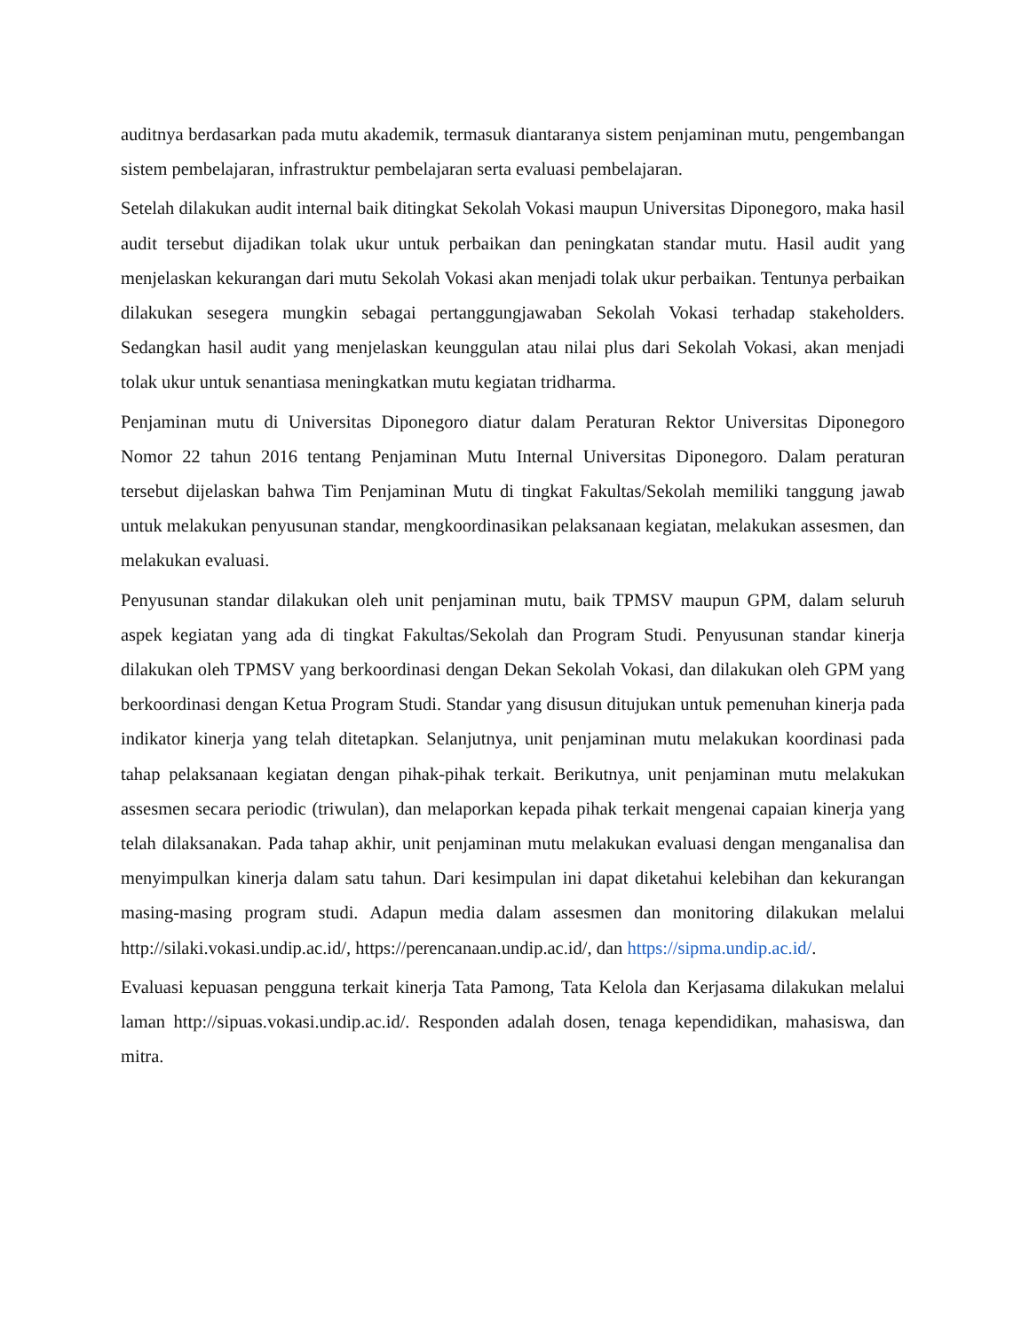auditnya berdasarkan pada mutu akademik, termasuk diantaranya sistem penjaminan mutu, pengembangan sistem pembelajaran, infrastruktur pembelajaran serta evaluasi pembelajaran.
Setelah dilakukan audit internal baik ditingkat Sekolah Vokasi maupun Universitas Diponegoro, maka hasil audit tersebut dijadikan tolak ukur untuk perbaikan dan peningkatan standar mutu. Hasil audit yang menjelaskan kekurangan dari mutu Sekolah Vokasi akan menjadi tolak ukur perbaikan. Tentunya perbaikan dilakukan sesegera mungkin sebagai pertanggungjawaban Sekolah Vokasi terhadap stakeholders. Sedangkan hasil audit yang menjelaskan keunggulan atau nilai plus dari Sekolah Vokasi, akan menjadi tolak ukur untuk senantiasa meningkatkan mutu kegiatan tridharma.
Penjaminan mutu di Universitas Diponegoro diatur dalam Peraturan Rektor Universitas Diponegoro Nomor 22 tahun 2016 tentang Penjaminan Mutu Internal Universitas Diponegoro. Dalam peraturan tersebut dijelaskan bahwa Tim Penjaminan Mutu di tingkat Fakultas/Sekolah memiliki tanggung jawab untuk melakukan penyusunan standar, mengkoordinasikan pelaksanaan kegiatan, melakukan assesmen, dan melakukan evaluasi.
Penyusunan standar dilakukan oleh unit penjaminan mutu, baik TPMSV maupun GPM, dalam seluruh aspek kegiatan yang ada di tingkat Fakultas/Sekolah dan Program Studi. Penyusunan standar kinerja dilakukan oleh TPMSV yang berkoordinasi dengan Dekan Sekolah Vokasi, dan dilakukan oleh GPM yang berkoordinasi dengan Ketua Program Studi. Standar yang disusun ditujukan untuk pemenuhan kinerja pada indikator kinerja yang telah ditetapkan. Selanjutnya, unit penjaminan mutu melakukan koordinasi pada tahap pelaksanaan kegiatan dengan pihak-pihak terkait. Berikutnya, unit penjaminan mutu melakukan assesmen secara periodic (triwulan), dan melaporkan kepada pihak terkait mengenai capaian kinerja yang telah dilaksanakan. Pada tahap akhir, unit penjaminan mutu melakukan evaluasi dengan menganalisa dan menyimpulkan kinerja dalam satu tahun. Dari kesimpulan ini dapat diketahui kelebihan dan kekurangan masing-masing program studi. Adapun media dalam assesmen dan monitoring dilakukan melalui http://silaki.vokasi.undip.ac.id/, https://perencanaan.undip.ac.id/, dan https://sipma.undip.ac.id/.
Evaluasi kepuasan pengguna terkait kinerja Tata Pamong, Tata Kelola dan Kerjasama dilakukan melalui laman http://sipuas.vokasi.undip.ac.id/. Responden adalah dosen, tenaga kependidikan, mahasiswa, dan mitra.